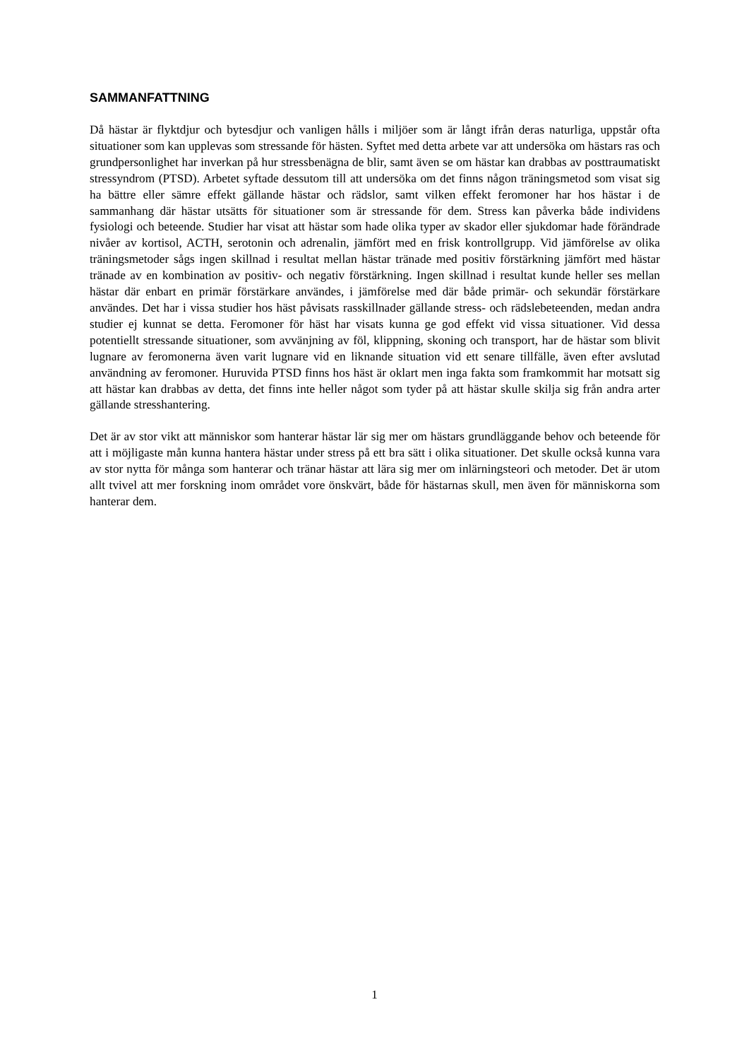SAMMANFATTNING
Då hästar är flyktdjur och bytesdjur och vanligen hålls i miljöer som är långt ifrån deras naturliga, uppstår ofta situationer som kan upplevas som stressande för hästen. Syftet med detta arbete var att undersöka om hästars ras och grundpersonlighet har inverkan på hur stressbenägna de blir, samt även se om hästar kan drabbas av posttraumatiskt stressyndrom (PTSD). Arbetet syftade dessutom till att undersöka om det finns någon träningsmetod som visat sig ha bättre eller sämre effekt gällande hästar och rädslor, samt vilken effekt feromoner har hos hästar i de sammanhang där hästar utsätts för situationer som är stressande för dem. Stress kan påverka både individens fysiologi och beteende. Studier har visat att hästar som hade olika typer av skador eller sjukdomar hade förändrade nivåer av kortisol, ACTH, serotonin och adrenalin, jämfört med en frisk kontrollgrupp. Vid jämförelse av olika träningsmetoder sågs ingen skillnad i resultat mellan hästar tränade med positiv förstärkning jämfört med hästar tränade av en kombination av positiv- och negativ förstärkning. Ingen skillnad i resultat kunde heller ses mellan hästar där enbart en primär förstärkare användes, i jämförelse med där både primär- och sekundär förstärkare användes. Det har i vissa studier hos häst påvisats rasskillnader gällande stress- och rädslebeteenden, medan andra studier ej kunnat se detta. Feromoner för häst har visats kunna ge god effekt vid vissa situationer. Vid dessa potentiellt stressande situationer, som avvänjning av föl, klippning, skoning och transport, har de hästar som blivit lugnare av feromonerna även varit lugnare vid en liknande situation vid ett senare tillfälle, även efter avslutad användning av feromoner. Huruvida PTSD finns hos häst är oklart men inga fakta som framkommit har motsatt sig att hästar kan drabbas av detta, det finns inte heller något som tyder på att hästar skulle skilja sig från andra arter gällande stresshantering.
Det är av stor vikt att människor som hanterar hästar lär sig mer om hästars grundläggande behov och beteende för att i möjligaste mån kunna hantera hästar under stress på ett bra sätt i olika situationer. Det skulle också kunna vara av stor nytta för många som hanterar och tränar hästar att lära sig mer om inlärningsteori och metoder. Det är utom allt tvivel att mer forskning inom området vore önskvärt, både för hästarnas skull, men även för människorna som hanterar dem.
1